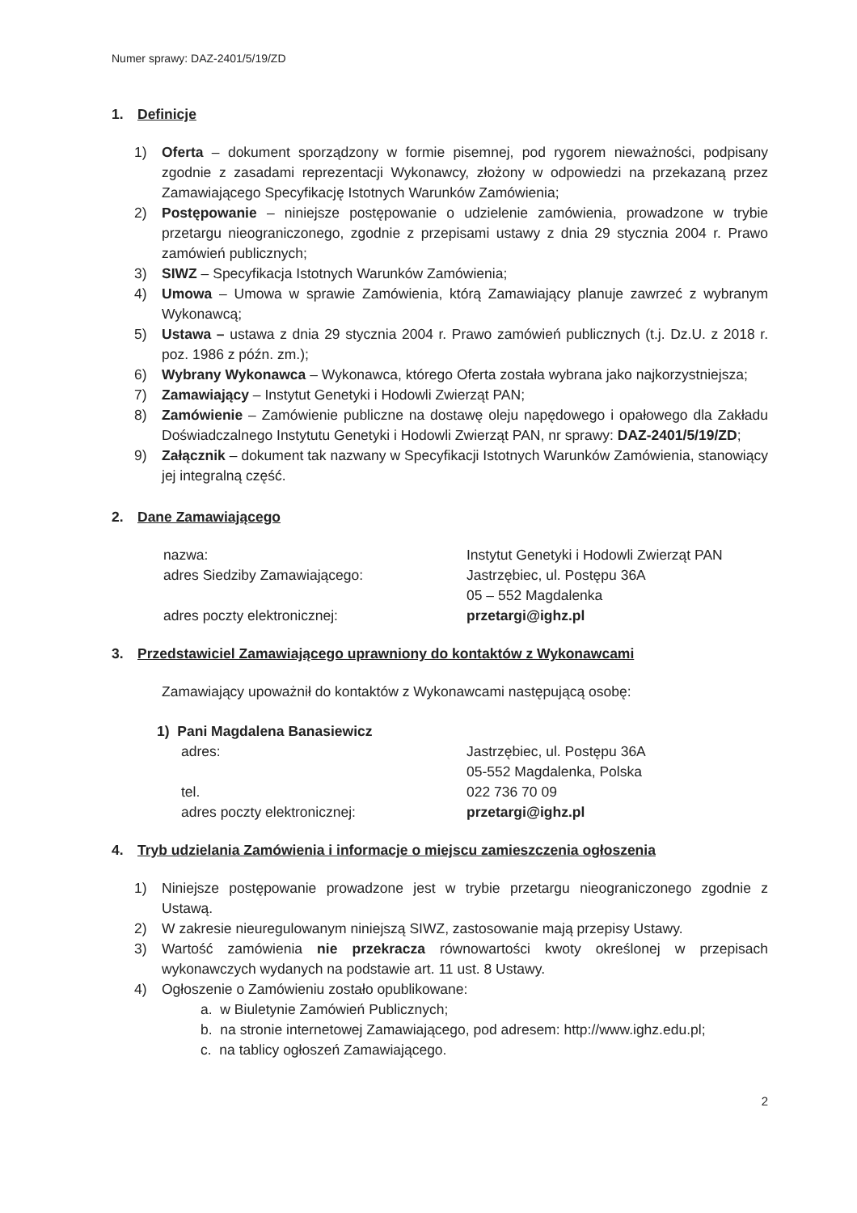Numer sprawy: DAZ-2401/5/19/ZD
1. Definicje
1) Oferta – dokument sporządzony w formie pisemnej, pod rygorem nieważności, podpisany zgodnie z zasadami reprezentacji Wykonawcy, złożony w odpowiedzi na przekazaną przez Zamawiającego Specyfikację Istotnych Warunków Zamówienia;
2) Postępowanie – niniejsze postępowanie o udzielenie zamówienia, prowadzone w trybie przetargu nieograniczonego, zgodnie z przepisami ustawy z dnia 29 stycznia 2004 r. Prawo zamówień publicznych;
3) SIWZ – Specyfikacja Istotnych Warunków Zamówienia;
4) Umowa – Umowa w sprawie Zamówienia, którą Zamawiający planuje zawrzeć z wybranym Wykonawcą;
5) Ustawa – ustawa z dnia 29 stycznia 2004 r. Prawo zamówień publicznych (t.j. Dz.U. z 2018 r. poz. 1986 z późn. zm.);
6) Wybrany Wykonawca – Wykonawca, którego Oferta została wybrana jako najkorzystniejsza;
7) Zamawiający – Instytut Genetyki i Hodowli Zwierząt PAN;
8) Zamówienie – Zamówienie publiczne na dostawę oleju napędowego i opałowego dla Zakładu Doświadczalnego Instytutu Genetyki i Hodowli Zwierząt PAN, nr sprawy: DAZ-2401/5/19/ZD;
9) Załącznik – dokument tak nazwany w Specyfikacji Istotnych Warunków Zamówienia, stanowiący jej integralną część.
2. Dane Zamawiającego
nazwa:
Instytut Genetyki i Hodowli Zwierząt PAN
adres Siedziby Zamawiającego:
Jastrzębiec, ul. Postępu 36A
05 – 552 Magdalenka
adres poczty elektronicznej:
przetargi@ighz.pl
3. Przedstawiciel Zamawiającego uprawniony do kontaktów z Wykonawcami
Zamawiający upoważnił do kontaktów z Wykonawcami następującą osobę:
1) Pani Magdalena Banasiewicz
adres:
Jastrzębiec, ul. Postępu 36A
05-552 Magdalenka, Polska
tel.
022 736 70 09
adres poczty elektronicznej:
przetargi@ighz.pl
4. Tryb udzielania Zamówienia i informacje o miejscu zamieszczenia ogłoszenia
1) Niniejsze postępowanie prowadzone jest w trybie przetargu nieograniczonego zgodnie z Ustawą.
2) W zakresie nieuregulowanym niniejszą SIWZ, zastosowanie mają przepisy Ustawy.
3) Wartość zamówienia nie przekracza równowartości kwoty określonej w przepisach wykonawczych wydanych na podstawie art. 11 ust. 8 Ustawy.
4) Ogłoszenie o Zamówieniu zostało opublikowane:
a. w Biuletynie Zamówień Publicznych;
b. na stronie internetowej Zamawiającego, pod adresem: http://www.ighz.edu.pl;
c. na tablicy ogłoszeń Zamawiającego.
2